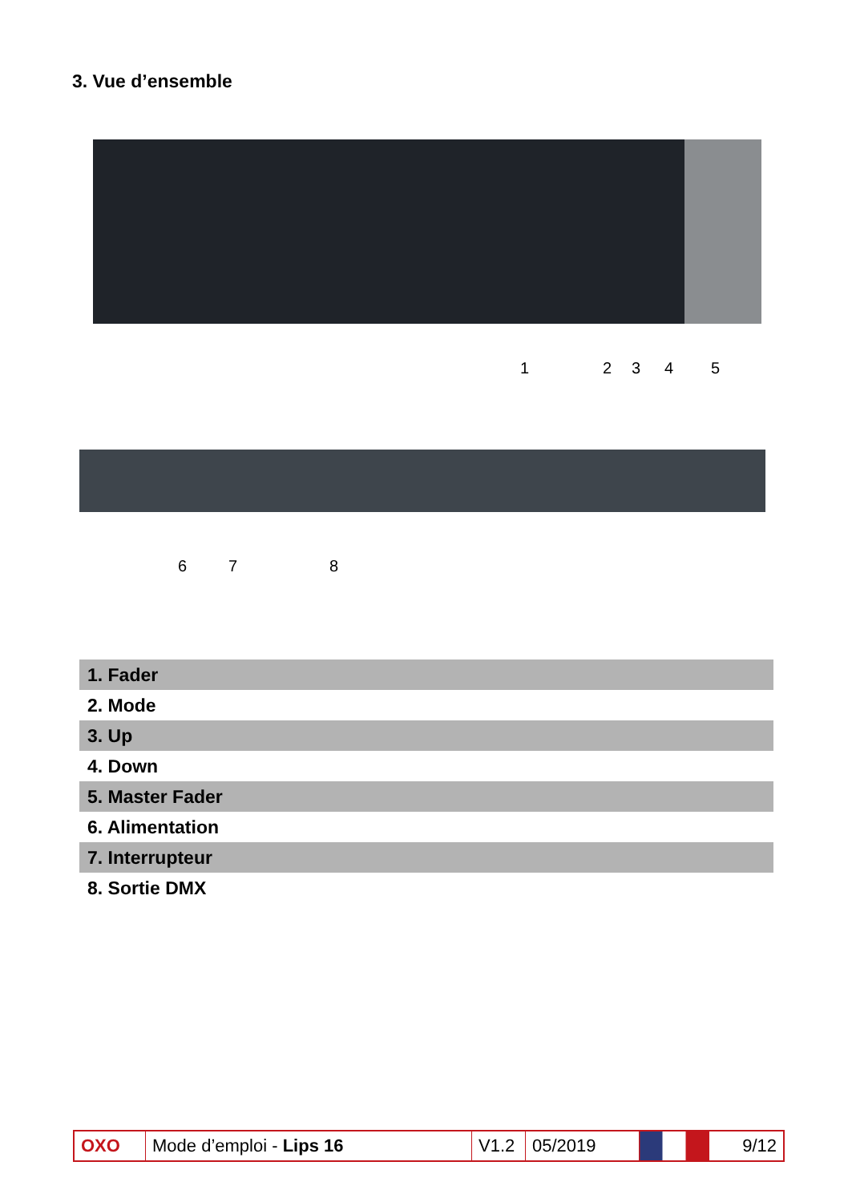3. Vue d’ensemble
1 2 3 4 5
6 7 8
| 1. Fader |
| 2. Mode |
| 3. Up |
| 4. Down |
| 5. Master Fader |
| 6. Alimentation |
| 7. Interrupteur |
| 8. Sortie DMX |
| OXO | Mode d’emploi - Lips 16 | V1.2 | 05/2019 | | 9/12 |